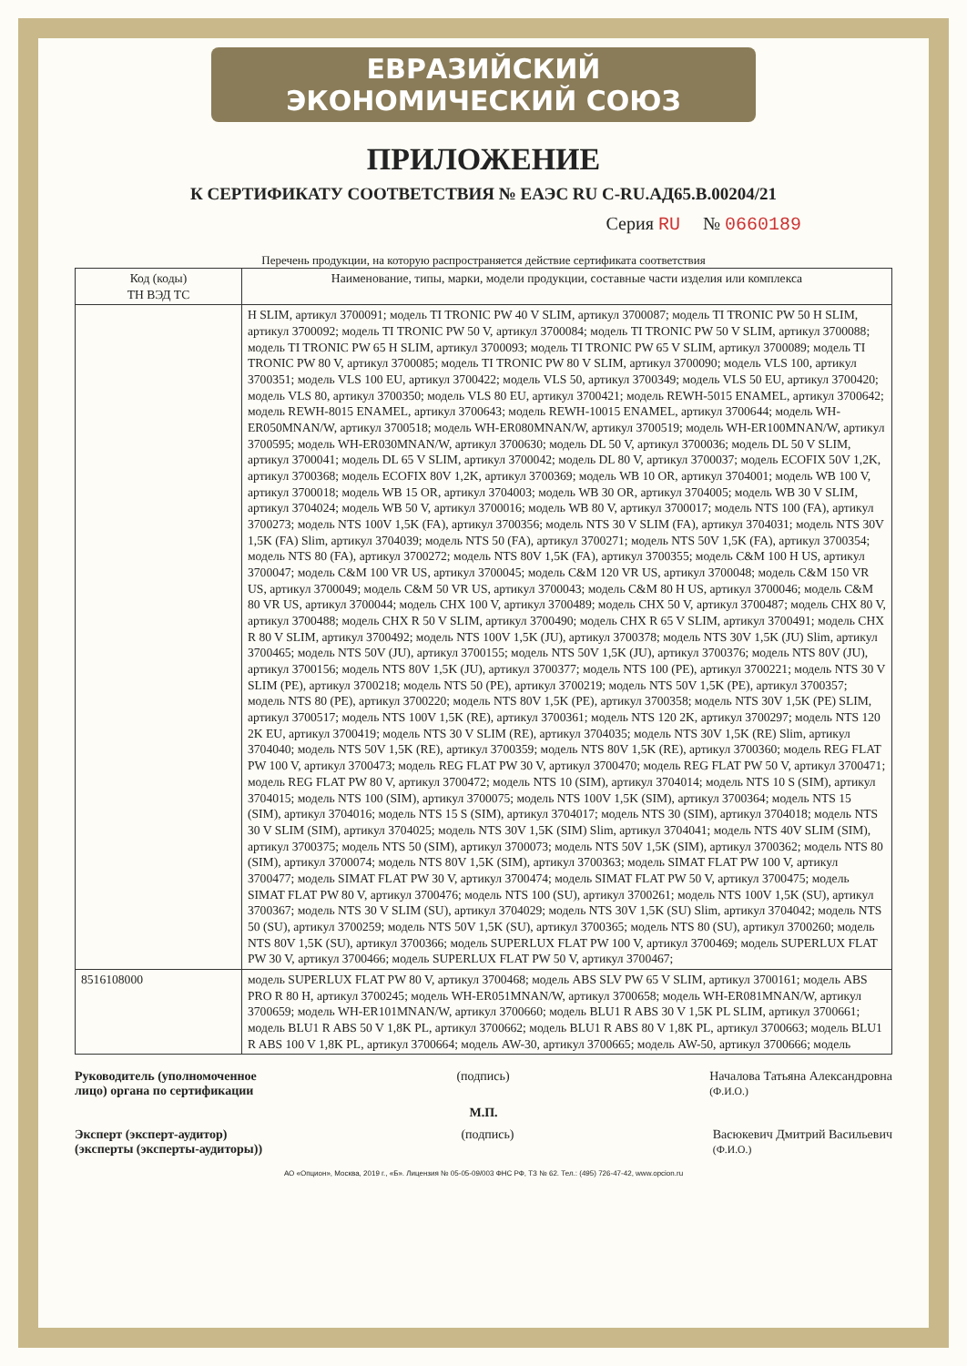ЕВРАЗИЙСКИЙ ЭКОНОМИЧЕСКИЙ СОЮЗ
ПРИЛОЖЕНИЕ
К СЕРТИФИКАТУ СООТВЕТСТВИЯ № ЕАЭС RU C-RU.АД65.В.00204/21
Серия RU № 0660189
Перечень продукции, на которую распространяется действие сертификата соответствия
| Код (коды) ТН ВЭД ТС | Наименование, типы, марки, модели продукции, составные части изделия или комплекса |
| --- | --- |
| | H SLIM, артикул 3700091; модель TI TRONIC PW 40 V SLIM, артикул 3700087; модель TI TRONIC PW 50 H SLIM, артикул 3700092; модель TI TRONIC PW 50 V, артикул 3700084; модель TI TRONIC PW 50 V SLIM, артикул 3700088; модель TI TRONIC PW 65 H SLIM, артикул 3700093; модель TI TRONIC PW 65 V SLIM, артикул 3700089; модель TI TRONIC PW 80 V, артикул 3700085; модель TI TRONIC PW 80 V SLIM, артикул 3700090; модель VLS 100, артикул 3700351; модель VLS 100 EU, артикул 3700422; модель VLS 50, артикул 3700349; модель VLS 50 EU, артикул 3700420; модель VLS 80, артикул 3700350; модель VLS 80 EU, артикул 3700421; модель REWH-5015 ENAMEL, артикул 3700642; модель REWH-8015 ENAMEL, артикул 3700643; модель REWH-10015 ENAMEL, артикул 3700644; модель WH-ER050MNAN/W, артикул 3700518; модель WH-ER080MNAN/W, артикул 3700519; модель WH-ER100MNAN/W, артикул 3700595; модель WH-ER030MNAN/W, артикул 3700630; модель DL 50 V, артикул 3700036; модель DL 50 V SLIM, артикул 3700041; модель DL 65 V SLIM, артикул 3700042; модель DL 80 V, артикул 3700037; модель ECOFIX 50V 1,2K, артикул 3700368; модель ECOFIX 80V 1,2K, артикул 3700369; модель WB 10 OR, артикул 3704001; модель WB 100 V, артикул 3700018; модель WB 15 OR, артикул 3704003; модель WB 30 OR, артикул 3704005; модель WB 30 V SLIM, артикул 3704024; модель WB 50 V, артикул 3700016; модель WB 80 V, артикул 3700017; модель NTS 100 (FA), артикул 3700273; модель NTS 100V 1,5K (FA), артикул 3700356; модель NTS 30 V SLIM (FA), артикул 3704031; модель NTS 30V 1,5K (FA) Slim, артикул 3704039; модель NTS 50 (FA), артикул 3700271; модель NTS 50V 1,5K (FA), артикул 3700354; модель NTS 80 (FA), артикул 3700272; модель NTS 80V 1,5K (FA), артикул 3700355; модель C&M 100 H US, артикул 3700047; модель C&M 100 VR US, артикул 3700045; модель C&M 120 VR US, артикул 3700048; модель C&M 150 VR US, артикул 3700049; модель C&M 50 VR US, артикул 3700043; модель C&M 80 H US, артикул 3700046; модель C&M 80 VR US, артикул 3700044; модель CHX 100 V, артикул 3700489; модель CHX 50 V, артикул 3700487; модель CHX 80 V, артикул 3700488; модель CHX R 50 V SLIM, артикул 3700490; модель CHX R 65 V SLIM, артикул 3700491; модель CHX R 80 V SLIM, артикул 3700492; модель NTS 100V 1,5K (JU), артикул 3700378; модель NTS 30V 1,5K (JU) Slim, артикул 3700465; модель NTS 50V (JU), артикул 3700155; модель NTS 50V 1,5K (JU), артикул 3700376; модель NTS 80V (JU), артикул 3700156; модель NTS 80V 1,5K (JU), артикул 3700377; модель NTS 100 (PE), артикул 3700221; модель NTS 30 V SLIM (PE), артикул 3700218; модель NTS 50 (PE), артикул 3700219; модель NTS 50V 1,5K (PE), артикул 3700357; модель NTS 80 (PE), артикул 3700220; модель NTS 80V 1,5K (PE), артикул 3700358; модель NTS 30V 1,5K (PE) SLIM, артикул 3700517; модель NTS 100V 1,5K (RE), артикул 3700361; модель NTS 120 2K, артикул 3700297; модель NTS 120 2K EU, артикул 3700419; модель NTS 30 V SLIM (RE), артикул 3704035; модель NTS 30V 1,5K (RE) Slim, артикул 3704040; модель NTS 50V 1,5K (RE), артикул 3700359; модель NTS 80V 1,5K (RE), артикул 3700360; модель REG FLAT PW 100 V, артикул 3700473; модель REG FLAT PW 30 V, артикул 3700470; модель REG FLAT PW 50 V, артикул 3700471; модель REG FLAT PW 80 V, артикул 3700472; модель NTS 10 (SIM), артикул 3704014; модель NTS 10 S (SIM), артикул 3704015; модель NTS 100 (SIM), артикул 3700075; модель NTS 100V 1,5K (SIM), артикул 3700364; модель NTS 15 (SIM), артикул 3704016; модель NTS 15 S (SIM), артикул 3704017; модель NTS 30 (SIM), артикул 3704018; модель NTS 30 V SLIM (SIM), артикул 3704025; модель NTS 30V 1,5K (SIM) Slim, артикул 3704041; модель NTS 40V SLIM (SIM), артикул 3700375; модель NTS 50 (SIM), артикул 3700073; модель NTS 50V 1,5K (SIM), артикул 3700362; модель NTS 80 (SIM), артикул 3700074; модель NTS 80V 1,5K (SIM), артикул 3700363; модель SIMAT FLAT PW 100 V, артикул 3700477; модель SIMAT FLAT PW 30 V, артикул 3700474; модель SIMAT FLAT PW 50 V, артикул 3700475; модель SIMAT FLAT PW 80 V, артикул 3700476; модель NTS 100 (SU), артикул 3700261; модель NTS 100V 1,5K (SU), артикул 3700367; модель NTS 30 V SLIM (SU), артикул 3704029; модель NTS 30V 1,5K (SU) Slim, артикул 3704042; модель NTS 50 (SU), артикул 3700259; модель NTS 50V 1,5K (SU), артикул 3700365; модель NTS 80 (SU), артикул 3700260; модель NTS 80V 1,5K (SU), артикул 3700366; модель SUPERLUX FLAT PW 100 V, артикул 3700469; модель SUPERLUX FLAT PW 30 V, артикул 3700466; модель SUPERLUX FLAT PW 50 V, артикул 3700467; |
| 8516108000 | модель SUPERLUX FLAT PW 80 V, артикул 3700468; модель ABS SLV PW 65 V SLIM, артикул 3700161; модель ABS PRO R 80 H, артикул 3700245; модель WH-ER051MNAN/W, артикул 3700658; модель WH-ER081MNAN/W, артикул 3700659; модель WH-ER101MNAN/W, артикул 3700660; модель BLU1 R ABS 30 V 1,5K PL SLIM, артикул 3700661; модель BLU1 R ABS 50 V 1,8K PL, артикул 3700662; модель BLU1 R ABS 80 V 1,8K PL, артикул 3700663; модель BLU1 R ABS 100 V 1,8K PL, артикул 3700664; модель AW-30, артикул 3700665; модель AW-50, артикул 3700666; модель |
Руководитель (уполномоченное
лицо) органа по сертификации (подпись) Началова Татьяна Александровна
(Ф.И.О.)
М.П.
Эксперт (эксперт-аудитор)
(эксперты (эксперты-аудиторы)) (подпись) Васюкевич Дмитрий Васильевич
(Ф.И.О.)
АО «Опцион», Москва, 2019 г., «Б». Лицензия № 05-05-09/003 ФНС РФ, ТЗ № 62. Тел.: (495) 726-47-42, www.opcion.ru